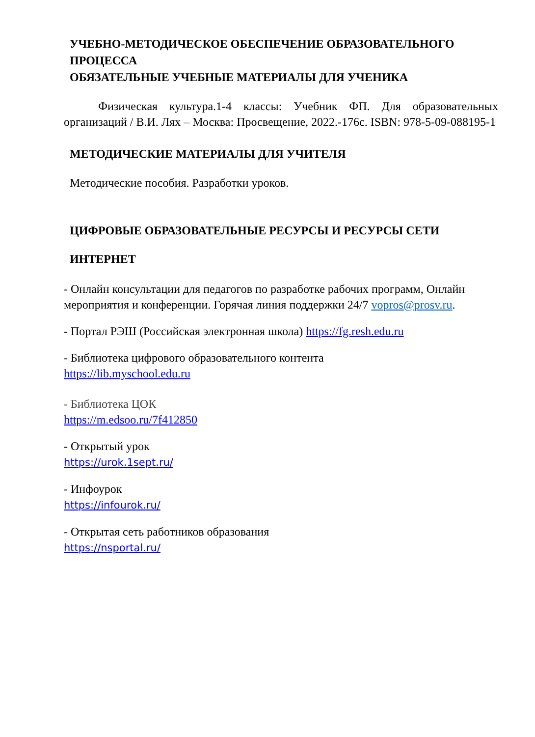УЧЕБНО-МЕТОДИЧЕСКОЕ ОБЕСПЕЧЕНИЕ ОБРАЗОВАТЕЛЬНОГО ПРОЦЕССА
ОБЯЗАТЕЛЬНЫЕ УЧЕБНЫЕ МАТЕРИАЛЫ ДЛЯ УЧЕНИКА
Физическая культура.1-4 классы: Учебник ФП. Для образовательных организаций / В.И. Лях – Москва: Просвещение, 2022.-176с. ISBN: 978-5-09-088195-1
МЕТОДИЧЕСКИЕ МАТЕРИАЛЫ ДЛЯ УЧИТЕЛЯ
Методические пособия. Разработки уроков.
ЦИФРОВЫЕ ОБРАЗОВАТЕЛЬНЫЕ РЕСУРСЫ И РЕСУРСЫ СЕТИ
ИНТЕРНЕТ
- Онлайн консультации для педагогов по разработке рабочих программ, Онлайн мероприятия и конференции. Горячая линия поддержки 24/7 vopros@prosv.ru.
- Портал РЭШ (Российская электронная школа) https://fg.resh.edu.ru
- Библиотека цифрового образовательного контента
https://lib.myschool.edu.ru
- Библиотека ЦОК
https://m.edsoo.ru/7f412850
- Открытый урок
https://urok.1sept.ru/
- Инфоурок
https://infourok.ru/
- Открытая сеть работников образования
https://nsportal.ru/